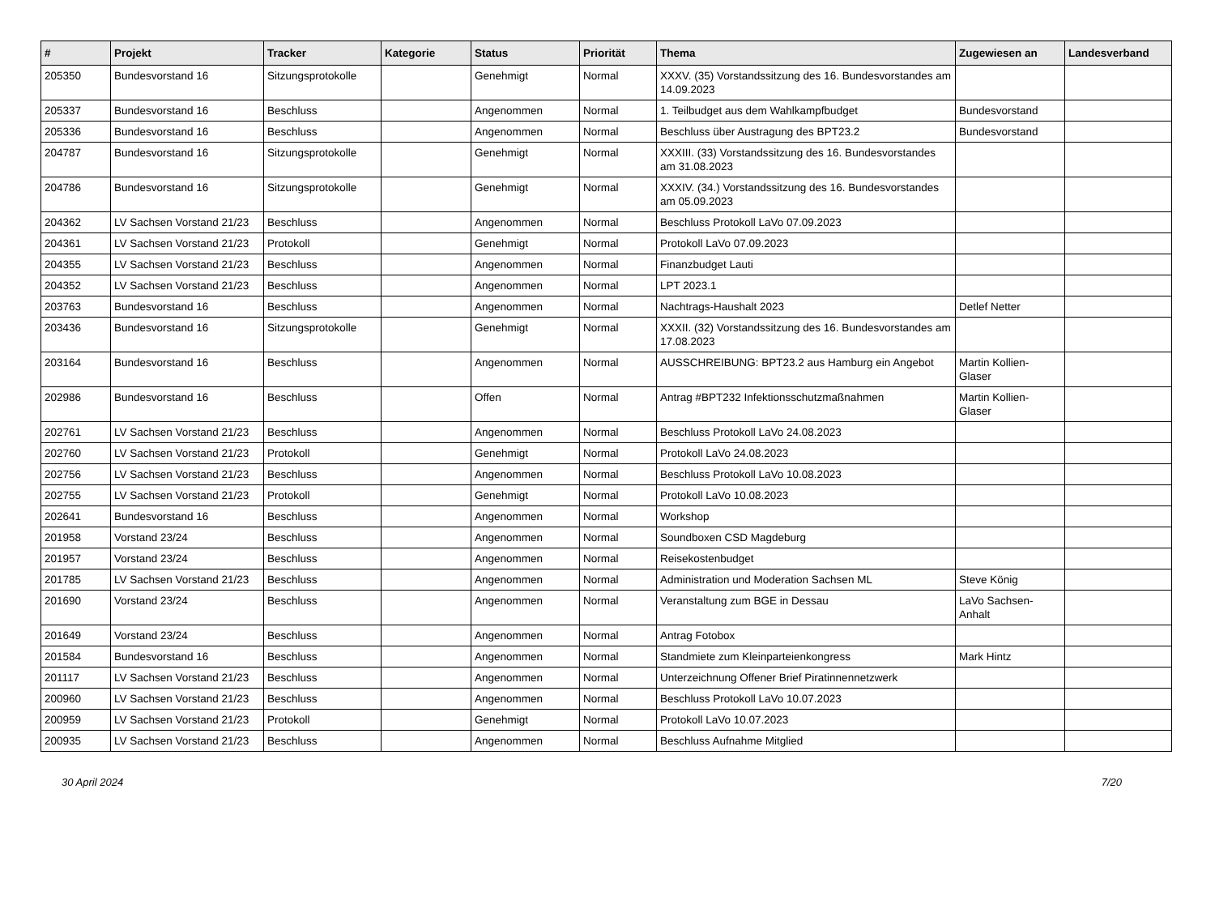| # | Projekt | Tracker | Kategorie | Status | Priorität | Thema | Zugewiesen an | Landesverband |
| --- | --- | --- | --- | --- | --- | --- | --- | --- |
| 205350 | Bundesvorstand 16 | Sitzungsprotokolle | | Genehmigt | Normal | XXXV. (35) Vorstandssitzung des 16. Bundesvorstandes am 14.09.2023 | | |
| 205337 | Bundesvorstand 16 | Beschluss | | Angenommen | Normal | 1. Teilbudget aus dem Wahlkampfbudget | Bundesvorstand | |
| 205336 | Bundesvorstand 16 | Beschluss | | Angenommen | Normal | Beschluss über Austragung des BPT23.2 | Bundesvorstand | |
| 204787 | Bundesvorstand 16 | Sitzungsprotokolle | | Genehmigt | Normal | XXXIII. (33) Vorstandssitzung des 16. Bundesvorstandes am 31.08.2023 | | |
| 204786 | Bundesvorstand 16 | Sitzungsprotokolle | | Genehmigt | Normal | XXXIV. (34.) Vorstandssitzung des 16. Bundesvorstandes am 05.09.2023 | | |
| 204362 | LV Sachsen Vorstand 21/23 | Beschluss | | Angenommen | Normal | Beschluss Protokoll LaVo 07.09.2023 | | |
| 204361 | LV Sachsen Vorstand 21/23 | Protokoll | | Genehmigt | Normal | Protokoll LaVo 07.09.2023 | | |
| 204355 | LV Sachsen Vorstand 21/23 | Beschluss | | Angenommen | Normal | Finanzbudget Lauti | | |
| 204352 | LV Sachsen Vorstand 21/23 | Beschluss | | Angenommen | Normal | LPT 2023.1 | | |
| 203763 | Bundesvorstand 16 | Beschluss | | Angenommen | Normal | Nachtrags-Haushalt 2023 | Detlef Netter | |
| 203436 | Bundesvorstand 16 | Sitzungsprotokolle | | Genehmigt | Normal | XXXII. (32) Vorstandssitzung des 16. Bundesvorstandes am 17.08.2023 | | |
| 203164 | Bundesvorstand 16 | Beschluss | | Angenommen | Normal | AUSSCHREIBUNG: BPT23.2 aus Hamburg ein Angebot | Martin Kollien-Glaser | |
| 202986 | Bundesvorstand 16 | Beschluss | | Offen | Normal | Antrag #BPT232 Infektionsschutzmaßnahmen | Martin Kollien-Glaser | |
| 202761 | LV Sachsen Vorstand 21/23 | Beschluss | | Angenommen | Normal | Beschluss Protokoll LaVo 24.08.2023 | | |
| 202760 | LV Sachsen Vorstand 21/23 | Protokoll | | Genehmigt | Normal | Protokoll LaVo 24.08.2023 | | |
| 202756 | LV Sachsen Vorstand 21/23 | Beschluss | | Angenommen | Normal | Beschluss Protokoll LaVo 10.08.2023 | | |
| 202755 | LV Sachsen Vorstand 21/23 | Protokoll | | Genehmigt | Normal | Protokoll LaVo 10.08.2023 | | |
| 202641 | Bundesvorstand 16 | Beschluss | | Angenommen | Normal | Workshop | | |
| 201958 | Vorstand 23/24 | Beschluss | | Angenommen | Normal | Soundboxen CSD Magdeburg | | |
| 201957 | Vorstand 23/24 | Beschluss | | Angenommen | Normal | Reisekostenbudget | | |
| 201785 | LV Sachsen Vorstand 21/23 | Beschluss | | Angenommen | Normal | Administration und Moderation Sachsen ML | Steve König | |
| 201690 | Vorstand 23/24 | Beschluss | | Angenommen | Normal | Veranstaltung zum BGE in Dessau | LaVo Sachsen-Anhalt | |
| 201649 | Vorstand 23/24 | Beschluss | | Angenommen | Normal | Antrag Fotobox | | |
| 201584 | Bundesvorstand 16 | Beschluss | | Angenommen | Normal | Standmiete zum Kleinparteienkongress | Mark Hintz | |
| 201117 | LV Sachsen Vorstand 21/23 | Beschluss | | Angenommen | Normal | Unterzeichnung Offener Brief Piratinnennetzwerk | | |
| 200960 | LV Sachsen Vorstand 21/23 | Beschluss | | Angenommen | Normal | Beschluss Protokoll LaVo 10.07.2023 | | |
| 200959 | LV Sachsen Vorstand 21/23 | Protokoll | | Genehmigt | Normal | Protokoll LaVo 10.07.2023 | | |
| 200935 | LV Sachsen Vorstand 21/23 | Beschluss | | Angenommen | Normal | Beschluss Aufnahme Mitglied | | |
30 April 2024 7/20